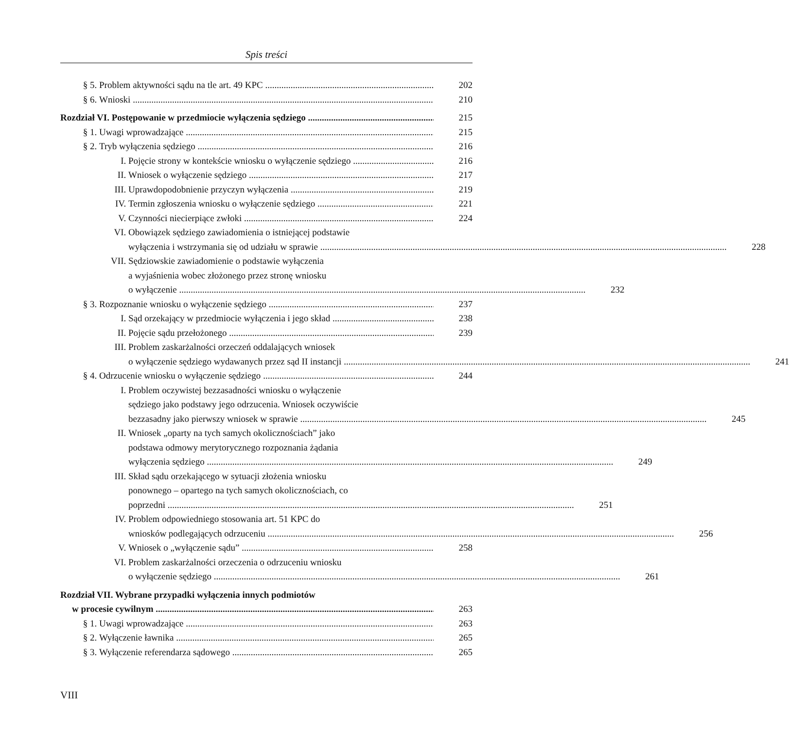Spis treści
§ 5. Problem aktywności sądu na tle art. 49 KPC 202
§ 6. Wnioski 210
Rozdział VI. Postępowanie w przedmiocie wyłączenia sędziego 215
§ 1. Uwagi wprowadzające 215
§ 2. Tryb wyłączenia sędziego 216
I. Pojęcie strony w kontekście wniosku o wyłączenie sędziego 216
II. Wniosek o wyłączenie sędziego 217
III. Uprawdopodobnienie przyczyn wyłączenia 219
IV. Termin zgłoszenia wniosku o wyłączenie sędziego 221
V. Czynności niecierpiące zwłoki 224
VI.
Obowiązek sędziego zawiadomienia o istniejącej podstawie
wyłączenia i wstrzymania się od udziału w sprawie 228
VII.
Sędziowskie zawiadomienie o podstawie wyłączenia
a wyjaśnienia wobec złożonego przez stronę wniosku
o wyłączenie 232
§ 3. Rozpoznanie wniosku o wyłączenie sędziego 237
I. Sąd orzekający w przedmiocie wyłączenia i jego skład 238
II. Pojęcie sądu przełożonego 239
III.
Problem zaskarżalności orzeczeń oddalających wniosek
o wyłączenie sędziego wydawanych przez sąd II instancji 241
§ 4. Odrzucenie wniosku o wyłączenie sędziego 244
I.
Problem oczywistej bezzasadności wniosku o wyłączenie
sędziego jako podstawy jego odrzucenia. Wniosek oczywiście
bezzasadny jako pierwszy wniosek w sprawie 245
II.
Wniosek „oparty na tych samych okolicznościach” jako
podstawa odmowy merytorycznego rozpoznania żądania
wyłączenia sędziego 249
III.
Skład sądu orzekającego w sytuacji złożenia wniosku
ponownego – opartego na tych samych okolicznościach, co
poprzedni 251
IV.
Problem odpowiedniego stosowania art. 51 KPC do
wniosków podlegających odrzuceniu 256
V. Wniosek o „wyłączenie sądu” 258
VI.
Problem zaskarżalności orzeczenia o odrzuceniu wniosku
o wyłączenie sędziego 261
Rozdział VII. Wybrane przypadki wyłączenia innych podmiotów
w procesie cywilnym 263
§ 1. Uwagi wprowadzające 263
§ 2. Wyłączenie ławnika 265
§ 3. Wyłączenie referendarza sądowego 265
VIII